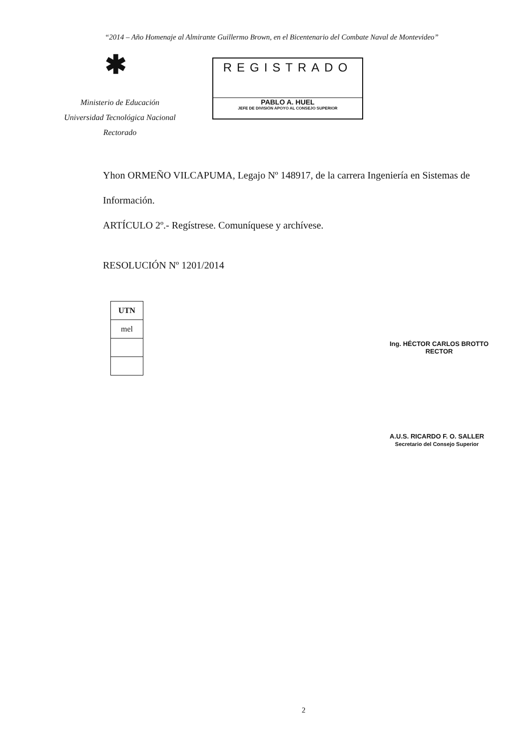“2014 – Año Homenaje al Almirante Guillermo Brown, en el Bicentenario del Combate Naval de Montevideo”
✱
Ministerio de Educación
Universidad Tecnológica Nacional
Rectorado
REGISTRADO
PABLO A. HUEL
JEFE DE DIVISIÓN APOYO AL CONSEJO SUPERIOR
Yhon ORMEÑO VILCAPUMA, Legajo Nº 148917, de la carrera Ingeniería en Sistemas de Información.
ARTÍCULO 2º.- Regístrese. Comuníquese y archívese.
RESOLUCIÓN Nº 1201/2014
| UTN |
| mel |
Ing. HÉCTOR CARLOS BROTTO
RECTOR
A.U.S. RICARDO F. O. SALLER
Secretario del Consejo Superior
2